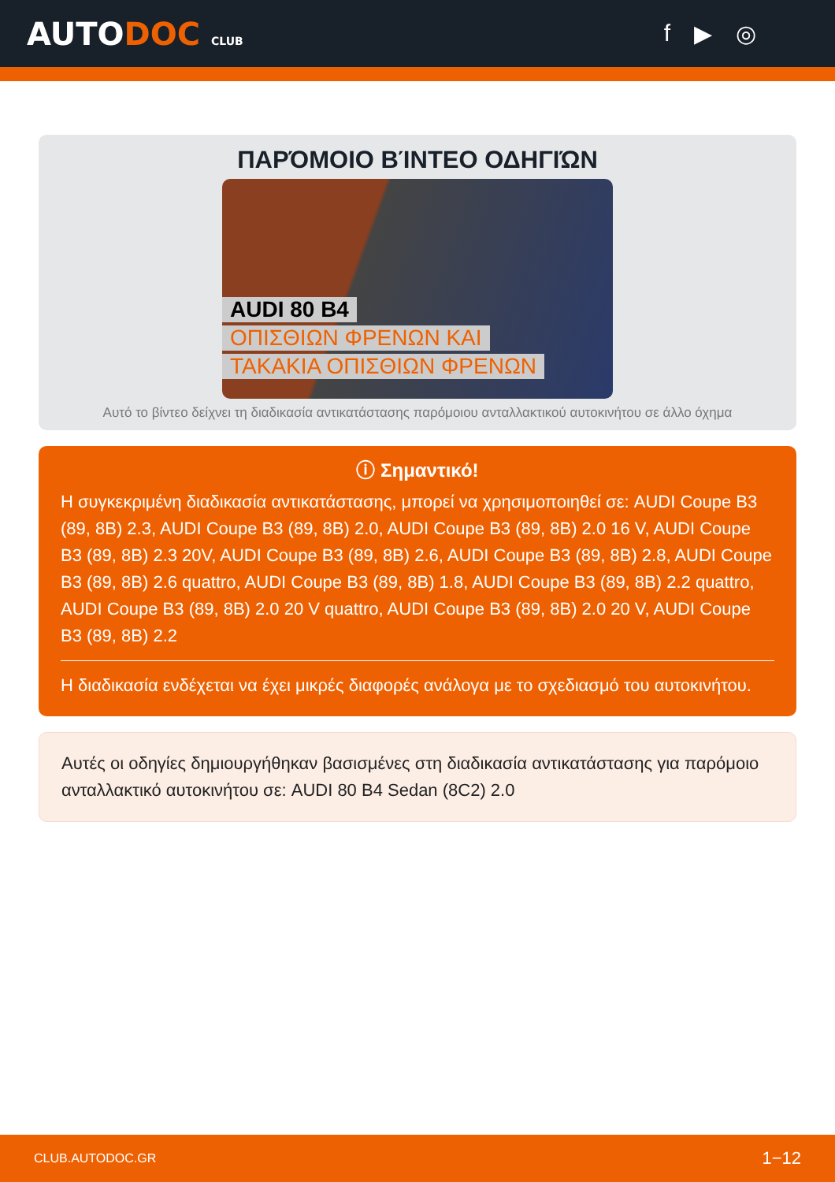AUTODOC CLUB
f ▶ ◎
ΠΑΡΌΜΟΙΟ ΒΊΝΤΕΟ ΟΔΗΓΙΏΝ
AUDI 80 B4
ΟΠΙΣΘΙΩΝ ΦΡΕΝΩΝ ΚΑΙ
ΤΑΚΑΚΙΑ ΟΠΙΣΘΙΩΝ ΦΡΕΝΩΝ
Αυτό το βίντεο δείχνει τη διαδικασία αντικατάστασης παρόμοιου ανταλλακτικού αυτοκινήτου σε άλλο όχημα
ⓘ Σημαντικό!
Η συγκεκριμένη διαδικασία αντικατάστασης, μπορεί να χρησιμοποιηθεί σε: AUDI Coupe B3 (89, 8B) 2.3, AUDI Coupe B3 (89, 8B) 2.0, AUDI Coupe B3 (89, 8B) 2.0 16 V, AUDI Coupe B3 (89, 8B) 2.3 20V, AUDI Coupe B3 (89, 8B) 2.6, AUDI Coupe B3 (89, 8B) 2.8, AUDI Coupe B3 (89, 8B) 2.6 quattro, AUDI Coupe B3 (89, 8B) 1.8, AUDI Coupe B3 (89, 8B) 2.2 quattro, AUDI Coupe B3 (89, 8B) 2.0 20 V quattro, AUDI Coupe B3 (89, 8B) 2.0 20 V, AUDI Coupe B3 (89, 8B) 2.2
Η διαδικασία ενδέχεται να έχει μικρές διαφορές ανάλογα με το σχεδιασμό του αυτοκινήτου.
Αυτές οι οδηγίες δημιουργήθηκαν βασισμένες στη διαδικασία αντικατάστασης για παρόμοιο ανταλλακτικό αυτοκινήτου σε: AUDI 80 B4 Sedan (8C2) 2.0
CLUB.AUTODOC.GR 1−12